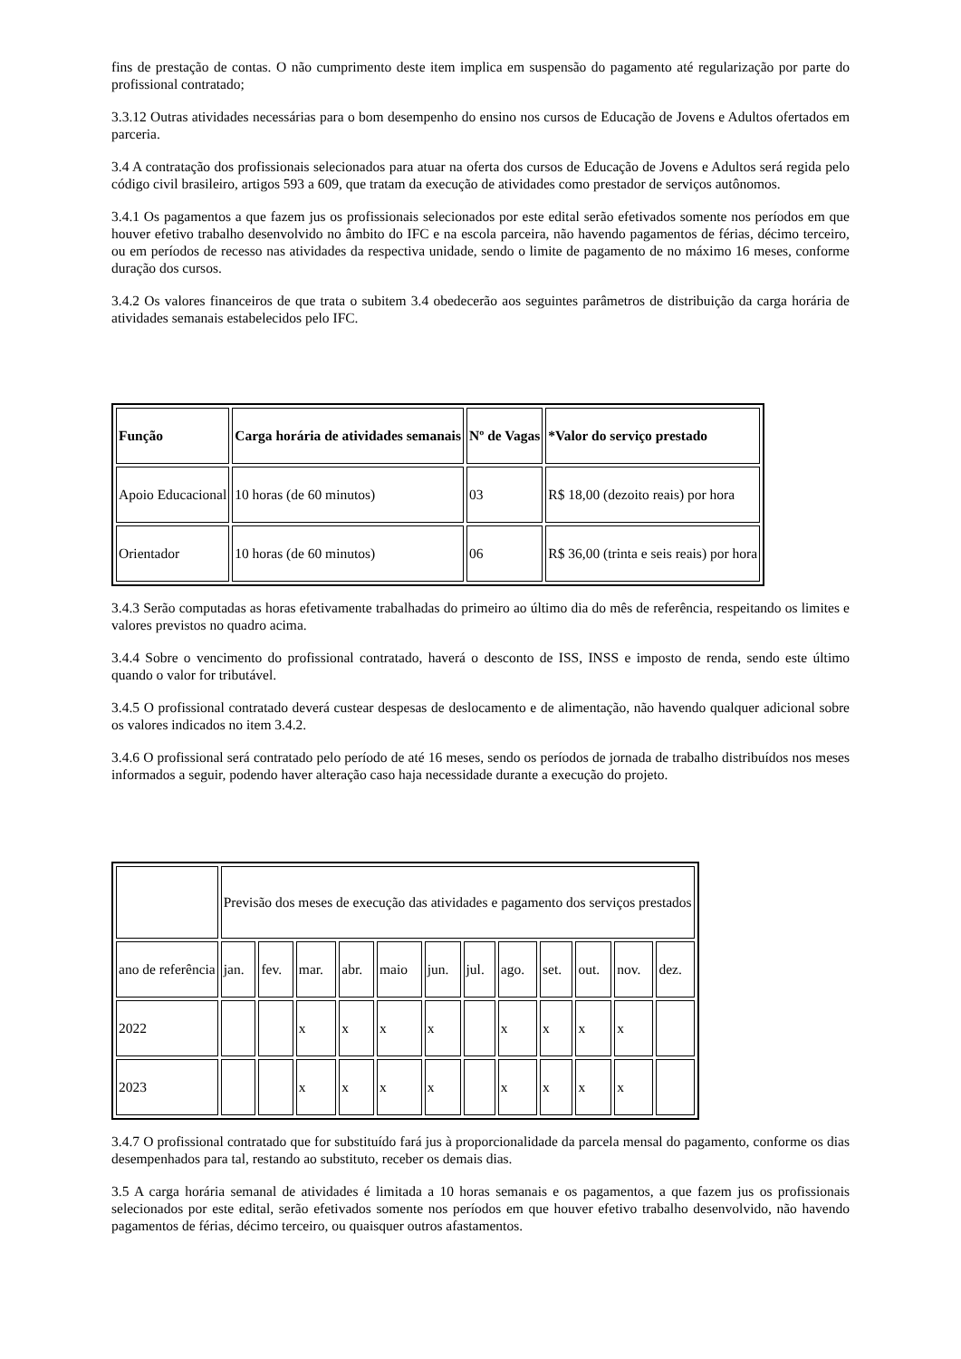fins de prestação de contas. O não cumprimento deste item implica em suspensão do pagamento até regularização por parte do profissional contratado;
3.3.12 Outras atividades necessárias para o bom desempenho do ensino nos cursos de Educação de Jovens e Adultos ofertados em parceria.
3.4 A contratação dos profissionais selecionados para atuar na oferta dos cursos de Educação de Jovens e Adultos será regida pelo código civil brasileiro, artigos 593 a 609, que tratam da execução de atividades como prestador de serviços autônomos.
3.4.1 Os pagamentos a que fazem jus os profissionais selecionados por este edital serão efetivados somente nos períodos em que houver efetivo trabalho desenvolvido no âmbito do IFC e na escola parceira, não havendo pagamentos de férias, décimo terceiro, ou em períodos de recesso nas atividades da respectiva unidade, sendo o limite de pagamento de no máximo 16 meses, conforme duração dos cursos.
3.4.2 Os valores financeiros de que trata o subitem 3.4 obedecerão aos seguintes parâmetros de distribuição da carga horária de atividades semanais estabelecidos pelo IFC.
| Função | Carga horária de atividades semanais | Nº de Vagas | *Valor do serviço prestado |
| --- | --- | --- | --- |
| Apoio Educacional | 10 horas (de 60 minutos) | 03 | R$ 18,00 (dezoito reais) por hora |
| Orientador | 10 horas (de 60 minutos) | 06 | R$ 36,00 (trinta e seis reais) por hora |
3.4.3 Serão computadas as horas efetivamente trabalhadas do primeiro ao último dia do mês de referência, respeitando os limites e valores previstos no quadro acima.
3.4.4 Sobre o vencimento do profissional contratado, haverá o desconto de ISS, INSS e imposto de renda, sendo este último quando o valor for tributável.
3.4.5 O profissional contratado deverá custear despesas de deslocamento e de alimentação, não havendo qualquer adicional sobre os valores indicados no item 3.4.2.
3.4.6 O profissional será contratado pelo período de até 16 meses, sendo os períodos de jornada de trabalho distribuídos nos meses informados a seguir, podendo haver alteração caso haja necessidade durante a execução do projeto.
| | Previsão dos meses de execução das atividades e pagamento dos serviços prestados | | | | | | | | | | | |
| ano de referência | jan. | fev. | mar. | abr. | maio | jun. | jul. | ago. | set. | out. | nov. | dez. |
| 2022 | | | x | x | x | x | | x | x | x | x | |
| 2023 | | | x | x | x | x | | x | x | x | x | |
3.4.7 O profissional contratado que for substituído fará jus à proporcionalidade da parcela mensal do pagamento, conforme os dias desempenhados para tal, restando ao substituto, receber os demais dias.
3.5 A carga horária semanal de atividades é limitada a 10 horas semanais e os pagamentos, a que fazem jus os profissionais selecionados por este edital, serão efetivados somente nos períodos em que houver efetivo trabalho desenvolvido, não havendo pagamentos de férias, décimo terceiro, ou quaisquer outros afastamentos.